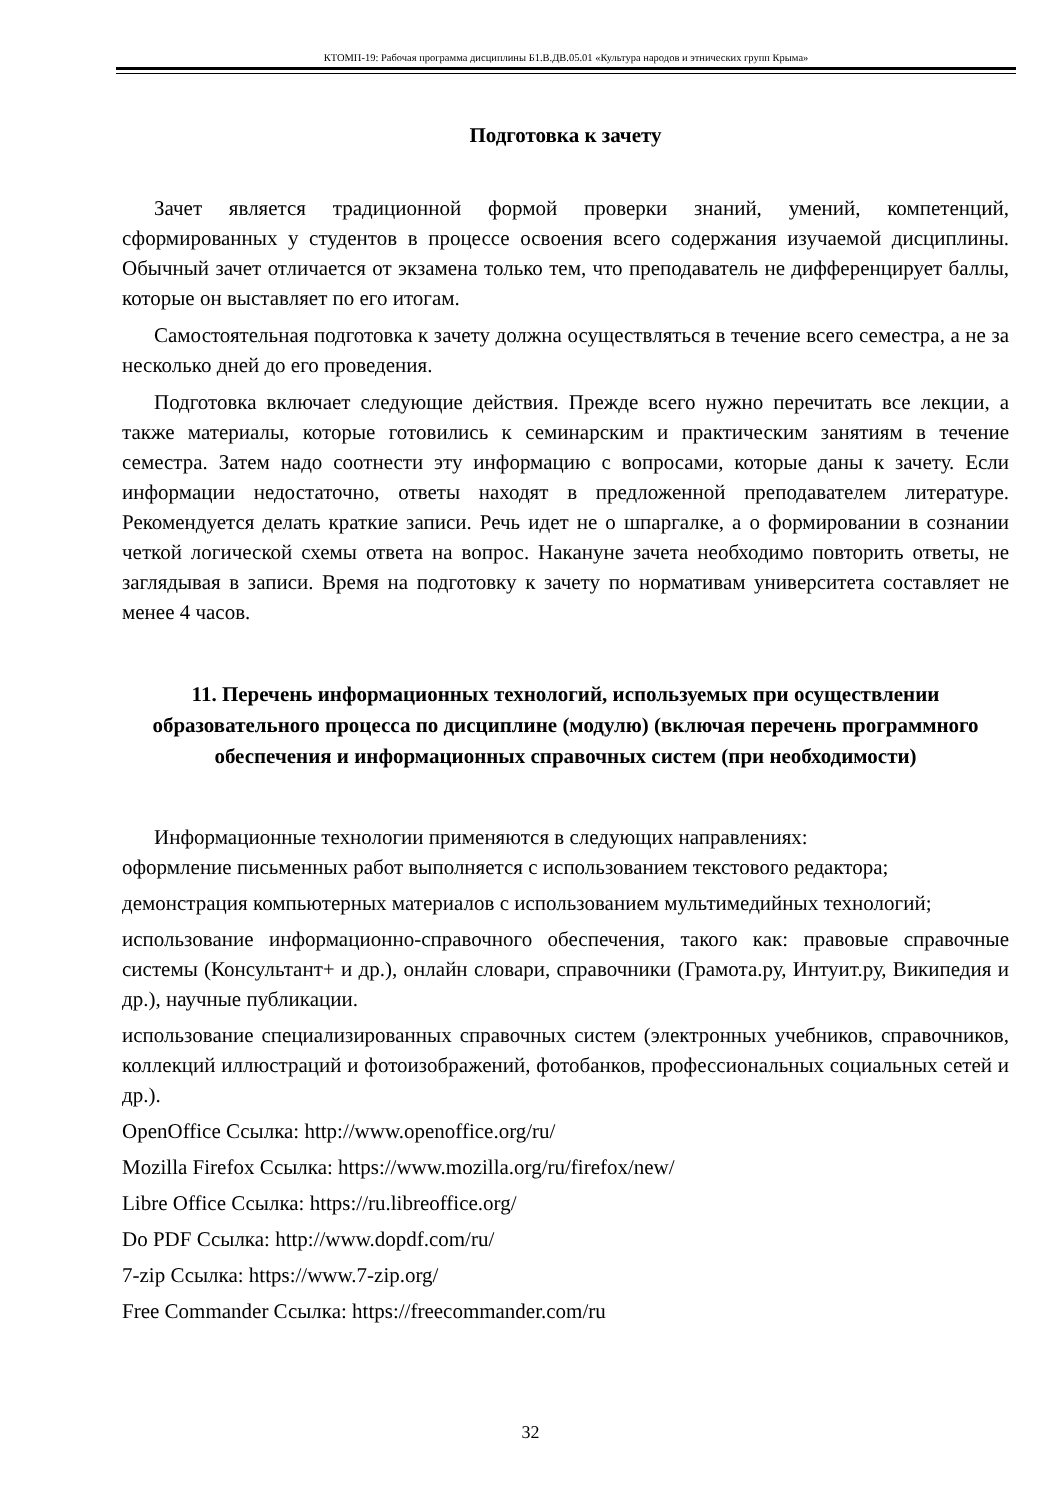КТОМП-19: Рабочая программа дисциплины Б1.В.ДВ.05.01 «Культура народов и этнических групп Крыма»
Подготовка к зачету
Зачет является традиционной формой проверки знаний, умений, компетенций, сформированных у студентов в процессе освоения всего содержания изучаемой дисциплины. Обычный зачет отличается от экзамена только тем, что преподаватель не дифференцирует баллы, которые он выставляет по его итогам.
Самостоятельная подготовка к зачету должна осуществляться в течение всего семестра, а не за несколько дней до его проведения.
Подготовка включает следующие действия. Прежде всего нужно перечитать все лекции, а также материалы, которые готовились к семинарским и практическим занятиям в течение семестра. Затем надо соотнести эту информацию с вопросами, которые даны к зачету. Если информации недостаточно, ответы находят в предложенной преподавателем литературе. Рекомендуется делать краткие записи. Речь идет не о шпаргалке, а о формировании в сознании четкой логической схемы ответа на вопрос. Накануне зачета необходимо повторить ответы, не заглядывая в записи. Время на подготовку к зачету по нормативам университета составляет не менее 4 часов.
11. Перечень информационных технологий, используемых при осуществлении образовательного процесса по дисциплине (модулю) (включая перечень программного обеспечения и информационных справочных систем (при необходимости)
Информационные технологии применяются в следующих направлениях:
оформление письменных работ выполняется с использованием текстового редактора;
демонстрация компьютерных материалов с использованием мультимедийных технологий;
использование информационно-справочного обеспечения, такого как: правовые справочные системы (Консультант+ и др.), онлайн словари, справочники (Грамота.ру, Интуит.ру, Википедия и др.), научные публикации.
использование специализированных справочных систем (электронных учебников, справочников, коллекций иллюстраций и фотоизображений, фотобанков, профессиональных социальных сетей и др.).
OpenOffice Ссылка: http://www.openoffice.org/ru/
Mozilla Firefox Ссылка: https://www.mozilla.org/ru/firefox/new/
Libre Office Ссылка: https://ru.libreoffice.org/
Do PDF Ссылка: http://www.dopdf.com/ru/
7-zip Ссылка: https://www.7-zip.org/
Free Commander Ссылка: https://freecommander.com/ru
32